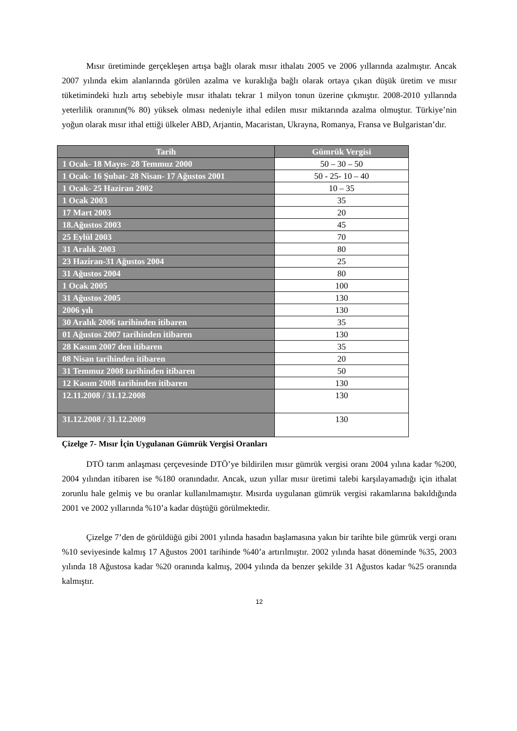Mısır üretiminde gerçekleşen artışa bağlı olarak mısır ithalatı 2005 ve 2006 yıllarında azalmıştır. Ancak 2007 yılında ekim alanlarında görülen azalma ve kuraklığa bağlı olarak ortaya çıkan düşük üretim ve mısır tüketimindeki hızlı artış sebebiyle mısır ithalatı tekrar 1 milyon tonun üzerine çıkmıştır. 2008-2010 yıllarında yeterlilik oranının(% 80) yüksek olması nedeniyle ithal edilen mısır miktarında azalma olmuştur. Türkiye’nin yoğun olarak mısır ithal ettiği ülkeler ABD, Arjantin, Macaristan, Ukrayna, Romanya, Fransa ve Bulgaristan’dır.
| Tarih | Gümrük Vergisi |
| --- | --- |
| 1 Ocak- 18 Mayıs- 28 Temmuz 2000 | 50 – 30 – 50 |
| 1 Ocak- 16 Şubat- 28 Nisan- 17 Ağustos 2001 | 50 - 25- 10 – 40 |
| 1 Ocak- 25 Haziran 2002 | 10 – 35 |
| 1 Ocak 2003 | 35 |
| 17 Mart 2003 | 20 |
| 18.Ağustos 2003 | 45 |
| 25 Eylül 2003 | 70 |
| 31 Aralık 2003 | 80 |
| 23 Haziran-31 Ağustos 2004 | 25 |
| 31 Ağustos 2004 | 80 |
| 1 Ocak 2005 | 100 |
| 31 Ağustos 2005 | 130 |
| 2006 yılı | 130 |
| 30 Aralık 2006 tarihinden itibaren | 35 |
| 01 Ağustos 2007 tarihinden itibaren | 130 |
| 28 Kasım 2007 den itibaren | 35 |
| 08 Nisan tarihinden itibaren | 20 |
| 31 Temmuz 2008 tarihinden itibaren | 50 |
| 12 Kasım 2008 tarihinden itibaren | 130 |
| 12.11.2008 / 31.12.2008 | 130 |
| 31.12.2008 / 31.12.2009 | 130 |
Çizelge 7- Mısır İçin Uygulanan Gümrük Vergisi Oranları
DTÖ tarım anlaşması çerçevesinde DTÖ’ye bildirilen mısır gümrük vergisi oranı 2004 yılına kadar %200, 2004 yılından itibaren ise %180 oranındadır. Ancak, uzun yıllar mısır üretimi talebi karşılayamadığı için ithalat zorunlu hale gelmiş ve bu oranlar kullanılmamıştır. Mısırda uygulanan gümrük vergisi rakamlarına bakıldığında 2001 ve 2002 yıllarında %10’a kadar düştüğü görülmektedir.
Çizelge 7’den de görüldüğü gibi 2001 yılında hasadın başlamasına yakın bir tarihte bile gümrük vergi oranı %10 seviyesinde kalmış 17 Ağustos 2001 tarihinde %40’a artırılmıştır. 2002 yılında hasat döneminde %35, 2003 yılında 18 Ağustosa kadar %20 oranında kalmış, 2004 yılında da benzer şekilde 31 Ağustos kadar %25 oranında kalmıştır.
12